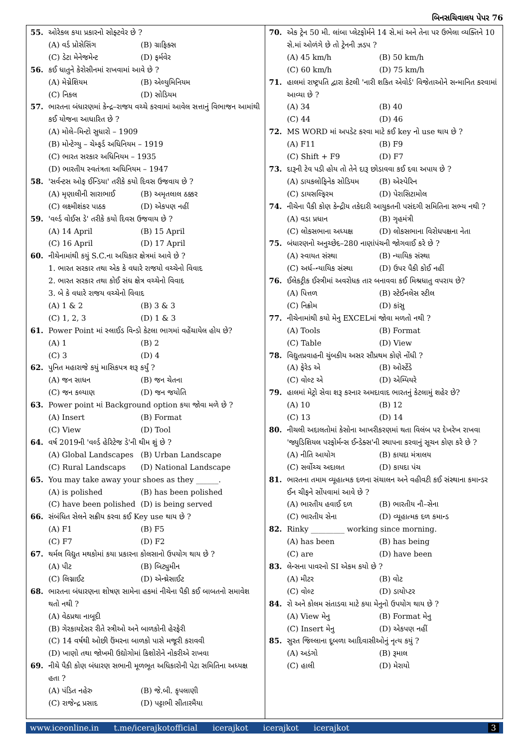બિનસચિવાલય પેપર 76
55. ઓરેકલ કયા પ્રકારનો સોફ્ટવેર છે ?
(A) વર્ડ પ્રોસેસિંગ (B) ગ્રાફિક્સ
(C) ડેટા મેનેજમેન્ટ (D) ફર્મવેર
56. કઈ ધાતુને કેરોસીનમાં રાખવામાં આવે છે ?
(A) મેગ્નેશિયમ (B) એલ્યુમિનિયમ
(C) નિકલ (D) સોડિયમ
57. ભારતના બંધારણમાં કેન્દ્ર–રાજય વચ્ચે કરવામાં આવેલ સત્તાનું વિભાજન આમાંથી કઈ યોજના આધારિત છે ?
(A) મોલે–મિન્ટો સુધારો – 1909
(B) મોન્ટેગ્યુ – ચેમ્ફર્ડ અધિનિયમ – 1919
(C) ભારત સરકાર અધિનિયમ – 1935
(D) ભારતીય સ્વતંત્રતા અધિનિયમ – 1947
58. 'સર્વન્ટસ ઓફ ઈન્ડિયા' તરીકે કયો દિવસ ઉજવાય છે ?
(A) મૃણાલીની સારાભાઈ (B) અમૃતલાલ ઠક્કર
(C) લક્ષ્મીશંકર પાઠક (D) એકપણ નહીં
59. 'વર્લ્ડ વોઈસ ડે' તરીકે કયો દિવસ ઉજવાય છે ?
(A) 14 April (B) 15 April
(C) 16 April (D) 17 April
60. નીચેનામાંથી કયું S.C.ના અધિકાર ક્ષેત્રમાં આવે છે ?
1. ભારત સરકાર તથા એક કે વધારે રાજયો વચ્ચેનો વિવાદ
2. ભારત સરકાર તથા કોઈ સંઘ ક્ષેત્ર વચ્ચેનો વિવાદ
3. બે કે વધારે રાજય વચ્ચેનો વિવાદ
(A) 1 & 2 (B) 3 & 3
(C) 1, 2, 3 (D) 1 & 3
61. Power Point માં સ્લાઈડ વિન્ડો કેટલા ભાગમાં વહેંચાયેલ હોય છે?
(A) 1 (B) 2
(C) 3 (D) 4
62. પુનિત મહારાજે કયું માસિકપત્ર શરૂ કર્યું ?
(A) જન સાધન (B) જન ચેતના
(C) જન કલ્યાણ (D) જન જયોતિ
63. Power point માં Background option કયા જોવા મળે છે ?
(A) Insert (B) Format
(C) View (D) Tool
64. વર્ષ 2019ની 'વર્લ્ડ હેરિટેજ ડે'ની થીમ શું છે ?
(A) Global Landscapes (B) Urban Landscape
(C) Rural Landscaps (D) National Landscape
65. You may take away your shoes as they ______.
(A) is polished (B) has been polished
(C) have been polished (D) is being served
66. સંબંધિત સેલને સક્રીય કરવા કઈ Key use થાય છે ?
(A) F1 (B) F5
(C) F7 (D) F2
67. થર્મલ વિદ્યુત મથકોમાં કયા પ્રકારના કોલસાનો ઉપયોગ થાય છે ?
(A) પીટ (B) બિટ્યુમીન
(C) લિગ્નાઈટ (D) એન્થ્રેસાઈટ
68. ભારતના બંધારણના શોષણ સામેના હકમાં નીચેના પૈકી કઈ બાબતનો સમાવેશ થતો નથી ?
(A) વેઠપ્રથા નાબૂદી
(B) ગેરકાયદેસર રીતે સ્ત્રીઓ અને બાળકોની હેરફેરી
(C) 14 વર્ષથી ઓછી ઉંમરના બાળકો પાસે મજૂરી કરાવવી
(D) ખાણો તથા જોખમી ઉદ્યોગોમાં કિશોરોને નોકરીએ રાખવા
69. નીચે પૈકી કોણ બંધારણ સભાની મૂળભૂત અધિકારોની પેટા સમિતિના અધ્યક્ષ હતા ?
(A) પંડિત નહેરુ (B) જે.બી. કૃપલાણી
(C) રાજેન્દ્ર પ્રસાદ (D) પટ્ટાભી સીતારમૈયા
70. એક ટ્રેન 50 મી. લાંબા પ્લેટફોર્મને 14 સે.માં અને તેના પર ઉભેલા વ્યક્તિને 10 સે.માં ઓળંગે છે તો ટ્રેનની ઝડપ ?
(A) 45 km/h (B) 50 km/h
(C) 60 km/h (D) 75 km/h
71. હાલમાં રાષ્ટ્રપતિ દ્વારા કેટલી 'નારી શકિત એવોર્ડ' વિજેતાઓને સન્માનિત કરવામાં આવ્યા છે ?
(A) 34 (B) 40
(C) 44 (D) 46
72. MS WORD માં અપડેટ કરવા માટે કઈ key નો use થાય છે ?
(A) F11 (B) F9
(C) Shift + F9 (D) F7
73. દારૂની ટેવ પડી હોય તો તેને દારૂ છોડાવવા કઈ દવા અપાય છે ?
(A) ડાયકલોફિનેક સોડિયમ (B) એસ્પેરિન
(C) ડાયસલ્ફિરમ (D) પેરાસિટામોલ
74. નીચેના પૈકી કોણ કેન્દ્રીય તકેદારી આયુકતની પસંદગી સમિતિના સભ્ય નથી ?
(A) વડા પ્રધાન (B) ગૃહમંત્રી
(C) લોકસભાના અધ્યક્ષ (D) લોકસભાના વિરોધપક્ષના નેતા
75. બંધારણનો અનુચ્છેદ–280 નાણાંપંચની જોગવાઈ કરે છે ?
(A) સ્વાયત સંસ્થા (B) ન્યાયિક સંસ્થા
(C) અર્ધ–ન્યાયિક સંસ્થા (D) ઉપર પૈકી કોઈ નહીં
76. ઈલેકટ્રીક ઈસ્ત્રીમાં અવરોધક તાર બનાવવા કઈ મિશ્રધાતુ વપરાય છે?
(A) પિત્તળ (B) સ્ટેઈનલેસ સ્ટીલ
(C) નિક્રોમ (D) કાંસુ
77. નીચેનામાંથી કયો મેનુ EXCELમાં જોવા મળતો નથી ?
(A) Tools (B) Format
(C) Table (D) View
78. વિદ્યુતપ્રવાહની ચુંબકીય અસર સૌપ્રથમ કોણે નોંધી ?
(A) ફેરેડ એ (B) ઓર્સ્ટેડે
(C) વોલ્ટ એ (D) એમ્પિયરે
79. હાલમાં મેટ્રો સેવા શરૂ કરનાર અમદાવાદ ભારતનું કેટલામું શહેર છે?
(A) 10 (B) 12
(C) 13 (D) 14
80. નીચલી અદાલતોમાં કેસોના આખરીકરણમાં થતા વિલંબ પર દેખરેખ રાખવા 'જ્યુડિશિયલ પરફોર્મન્સ ઈન્ડેક્સ'ની સ્થાપના કરવાનું સૂચન કોણ કરે છે ?
(A) નીતિ આયોગ (B) કાયદા મંત્રાલય
(C) સર્વોચ્ચ અદાલત (D) કાયદા પંચ
81. ભારતના તમામ વ્યૂહાત્મક દળના સંચાલન અને વહીવટી કઈ સંસ્થાના કમાન્ડર ઈન ચીફને સોંપવામાં આવે છે ?
(A) ભારતીય હવાઈ દળ (B) ભારતીય નૌ–સેના
(C) ભારતીય સેના (D) વ્યૂહાત્મક દળ કમાન્ડ
82. Rinky _________ working since morning.
(A) has been (B) has being
(C) are (D) have been
83. લેન્સના પાવરનો SI એકમ કયો છે ?
(A) મીટર (B) વોટ
(C) વોલ્ટ (D) ડાયોપ્ટર
84. રો અને કોલમ સંતાડવા માટે કયા મેનુનો ઉપયોગ થાય છે ?
(A) View મેનુ (B) Format મેનુ
(C) Insert મેનુ (D) એકપણ નહીં
85. સુરત જિલ્લાના દૂબળા આદિવાસીઓનું નૃત્ય કયું ?
(A) અડંગો (B) રૂમાલ
(C) હાલી (D) મેરાયો
www.iceonline.in t.me/icerajkotofficial icerajkot icerajkot icerajkot 3